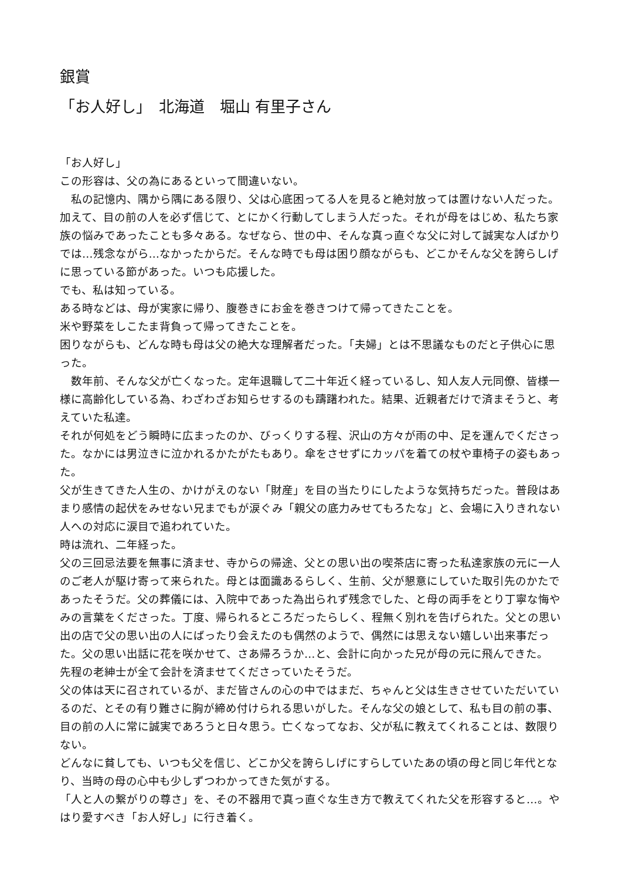銀賞
「お人好し」　北海道　堀山 有里子さん
「お人好し」
この形容は、父の為にあるといって間違いない。
　私の記憶内、隅から隅にある限り、父は心底困ってる人を見ると絶対放っては置けない人だった。加えて、目の前の人を必ず信じて、とにかく行動してしまう人だった。それが母をはじめ、私たち家族の悩みであったことも多々ある。なぜなら、世の中、そんな真っ直ぐな父に対して誠実な人ばかりでは…残念ながら…なかったからだ。そんな時でも母は困り顔ながらも、どこかそんな父を誇らしげに思っている節があった。いつも応援した。
でも、私は知っている。
ある時などは、母が実家に帰り、腹巻きにお金を巻きつけて帰ってきたことを。
米や野菜をしこたま背負って帰ってきたことを。
困りながらも、どんな時も母は父の絶大な理解者だった。「夫婦」とは不思議なものだと子供心に思った。
　数年前、そんな父が亡くなった。定年退職して二十年近く経っているし、知人友人元同僚、皆様一様に高齢化している為、わざわざお知らせするのも躊躇われた。結果、近親者だけで済まそうと、考えていた私達。
それが何処をどう瞬時に広まったのか、びっくりする程、沢山の方々が雨の中、足を運んでくださった。なかには男泣きに泣かれるかたがたもあり。傘をさせずにカッパを着ての杖や車椅子の姿もあった。
父が生きてきた人生の、かけがえのない「財産」を目の当たりにしたような気持ちだった。普段はあまり感情の起伏をみせない兄までもが涙ぐみ「親父の底力みせてもろたな」と、会場に入りきれない人への対応に涙目で追われていた。
時は流れ、二年経った。
父の三回忌法要を無事に済ませ、寺からの帰途、父との思い出の喫茶店に寄った私達家族の元に一人のご老人が駆け寄って来られた。母とは面識あるらしく、生前、父が懇意にしていた取引先のかたであったそうだ。父の葬儀には、入院中であった為出られず残念でした、と母の両手をとり丁寧な悔やみの言葉をくださった。丁度、帰られるところだったらしく、程無く別れを告げられた。父との思い出の店で父の思い出の人にばったり会えたのも偶然のようで、偶然には思えない嬉しい出来事だった。父の思い出話に花を咲かせて、さあ帰ろうか…と、会計に向かった兄が母の元に飛んできた。
先程の老紳士が全て会計を済ませてくださっていたそうだ。
父の体は天に召されているが、まだ皆さんの心の中ではまだ、ちゃんと父は生きさせていただいているのだ、とその有り難さに胸が締め付けられる思いがした。そんな父の娘として、私も目の前の事、目の前の人に常に誠実であろうと日々思う。亡くなってなお、父が私に教えてくれることは、数限りない。
どんなに貧しても、いつも父を信じ、どこか父を誇らしげにすらしていたあの頃の母と同じ年代となり、当時の母の心中も少しずつわかってきた気がする。
「人と人の繋がりの尊さ」を、その不器用で真っ直ぐな生き方で教えてくれた父を形容すると…。やはり愛すべき「お人好し」に行き着く。